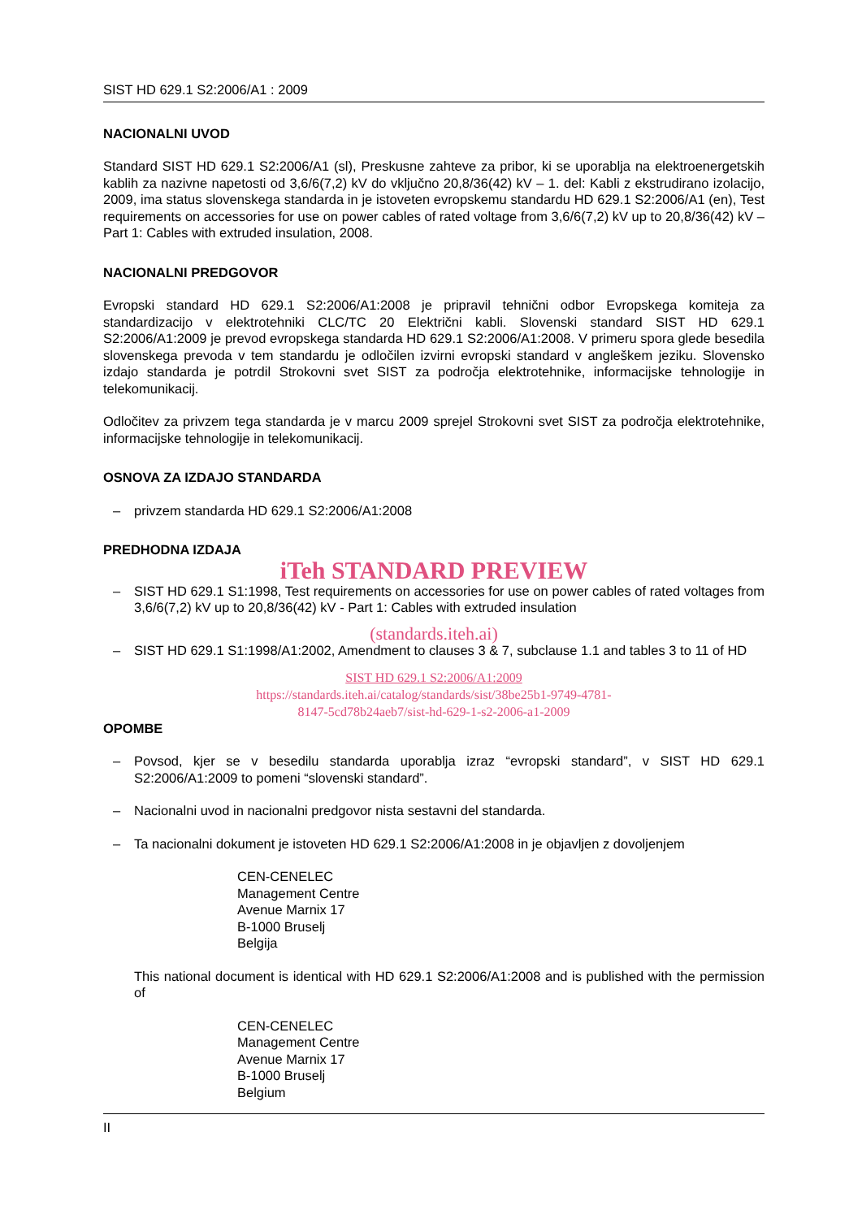SIST HD 629.1 S2:2006/A1 : 2009
NACIONALNI UVOD
Standard SIST HD 629.1 S2:2006/A1 (sl), Preskusne zahteve za pribor, ki se uporablja na elektroenergetskih kablih za nazivne napetosti od 3,6/6(7,2) kV do vključno 20,8/36(42) kV – 1. del: Kabli z ekstrudirano izolacijo, 2009, ima status slovenskega standarda in je istoveten evropskemu standardu HD 629.1 S2:2006/A1 (en), Test requirements on accessories for use on power cables of rated voltage from 3,6/6(7,2) kV up to 20,8/36(42) kV – Part 1: Cables with extruded insulation, 2008.
NACIONALNI PREDGOVOR
Evropski standard HD 629.1 S2:2006/A1:2008 je pripravil tehnični odbor Evropskega komiteja za standardizacijo v elektrotehniki CLC/TC 20 Električni kabli. Slovenski standard SIST HD 629.1 S2:2006/A1:2009 je prevod evropskega standarda HD 629.1 S2:2006/A1:2008. V primeru spora glede besedila slovenskega prevoda v tem standardu je odločilen izvirni evropski standard v angleškem jeziku. Slovensko izdajo standarda je potrdil Strokovni svet SIST za področja elektrotehnike, informacijske tehnologije in telekomunikacij.
Odločitev za privzem tega standarda je v marcu 2009 sprejel Strokovni svet SIST za področja elektrotehnike, informacijske tehnologije in telekomunikacij.
OSNOVA ZA IZDAJO STANDARDA
– privzem standarda HD 629.1 S2:2006/A1:2008
PREDHODNA IZDAJA
iTeh STANDARD PREVIEW
– SIST HD 629.1 S1:1998, Test requirements on accessories for use on power cables of rated voltages from 3,6/6(7,2) kV up to 20,8/36(42) kV - Part 1: Cables with extruded insulation
(standards.iteh.ai)
– SIST HD 629.1 S1:1998/A1:2002, Amendment to clauses 3 & 7, subclause 1.1 and tables 3 to 11 of HD
SIST HD 629.1 S2:2006/A1:2009
https://standards.iteh.ai/catalog/standards/sist/38be25b1-9749-4781-
8147-5cd78b24aeb7/sist-hd-629-1-s2-2006-a1-2009
OPOMBE
– Povsod, kjer se v besedilu standarda uporablja izraz “evropski standard”, v SIST HD 629.1 S2:2006/A1:2009 to pomeni “slovenski standard”.
– Nacionalni uvod in nacionalni predgovor nista sestavni del standarda.
– Ta nacionalni dokument je istoveten HD 629.1 S2:2006/A1:2008 in je objavljen z dovoljenjem
CEN-CENELEC
Management Centre
Avenue Marnix 17
B-1000 Bruselj
Belgija
This national document is identical with HD 629.1 S2:2006/A1:2008 and is published with the permission of
CEN-CENELEC
Management Centre
Avenue Marnix 17
B-1000 Bruselj
Belgium
II